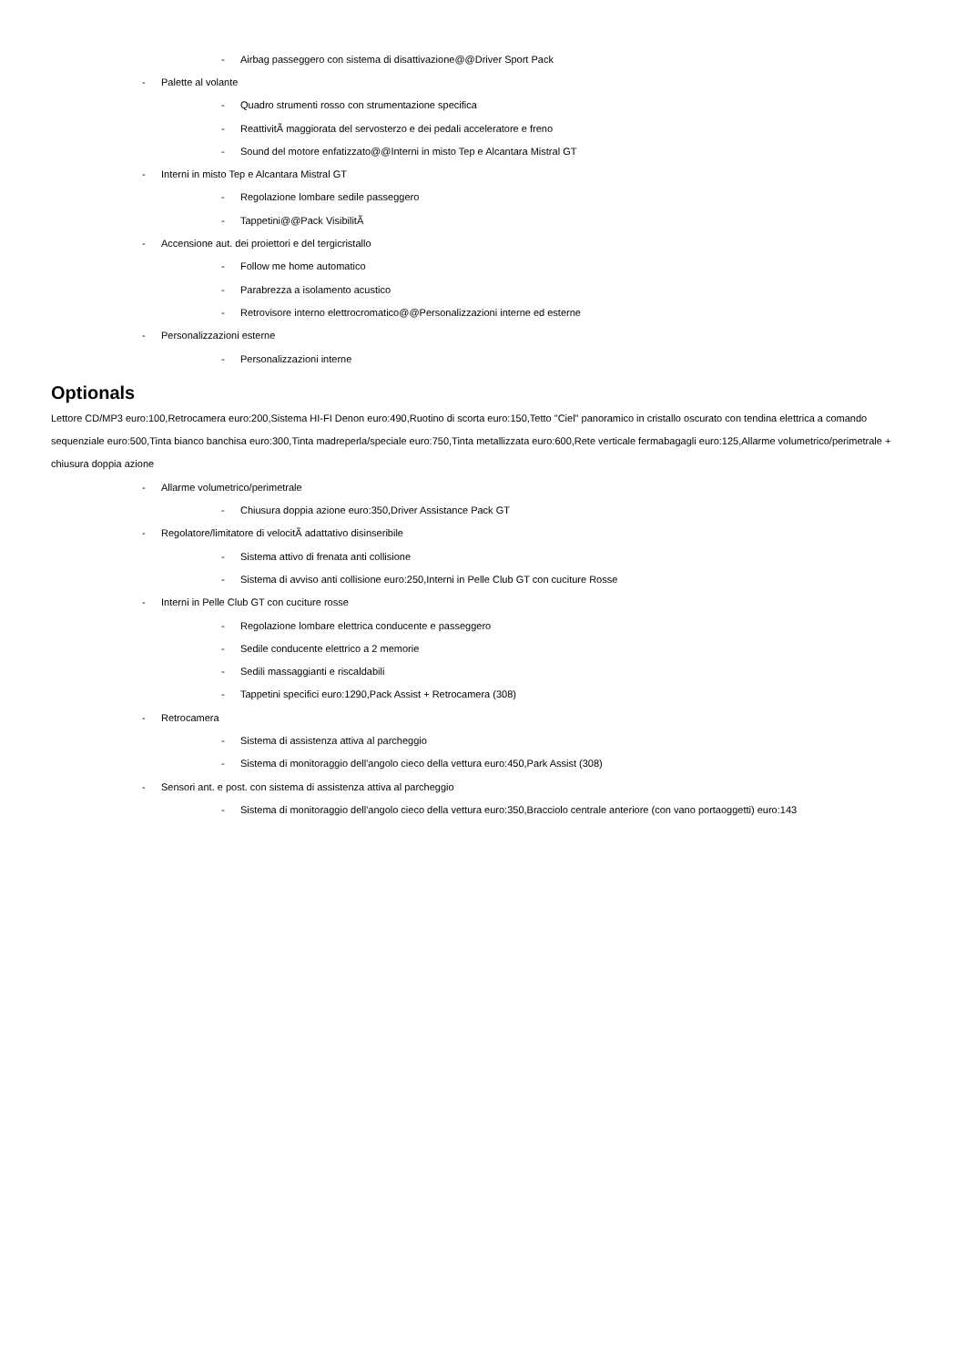- Airbag passeggero con sistema di disattivazione@@Driver Sport Pack
- Palette al volante
- Quadro strumenti rosso con strumentazione specifica
- ReattivitÃ maggiorata del servosterzo e dei pedali acceleratore e freno
- Sound del motore enfatizzato@@Interni in misto Tep e Alcantara Mistral GT
- Interni in misto Tep e Alcantara Mistral GT
- Regolazione lombare sedile passeggero
- Tappetini@@Pack VisibilitÃ
- Accensione aut. dei proiettori e del tergicristallo
- Follow me home automatico
- Parabrezza a isolamento acustico
- Retrovisore interno elettrocromatico@@Personalizzazioni interne ed esterne
- Personalizzazioni esterne
- Personalizzazioni interne
Optionals
Lettore CD/MP3 euro:100,Retrocamera euro:200,Sistema HI-FI Denon euro:490,Ruotino di scorta euro:150,Tetto "Ciel" panoramico in cristallo oscurato con tendina elettrica a comando sequenziale euro:500,Tinta bianco banchisa euro:300,Tinta madreperla/speciale euro:750,Tinta metallizzata euro:600,Rete verticale fermabagagli euro:125,Allarme volumetrico/perimetrale + chiusura doppia azione
- Allarme volumetrico/perimetrale
- Chiusura doppia azione euro:350,Driver Assistance Pack GT
- Regolatore/limitatore di velocitÃ adattativo disinseribile
- Sistema attivo di frenata anti collisione
- Sistema di avviso anti collisione euro:250,Interni in Pelle Club GT con cuciture Rosse
- Interni in Pelle Club GT con cuciture rosse
- Regolazione lombare elettrica conducente e passeggero
- Sedile conducente elettrico a 2 memorie
- Sedili massaggianti e riscaldabili
- Tappetini specifici euro:1290,Pack Assist + Retrocamera (308)
- Retrocamera
- Sistema di assistenza attiva al parcheggio
- Sistema di monitoraggio dell'angolo cieco della vettura euro:450,Park Assist (308)
- Sensori ant. e post. con sistema di assistenza attiva al parcheggio
- Sistema di monitoraggio dell'angolo cieco della vettura euro:350,Bracciolo centrale anteriore (con vano portaoggetti) euro:143